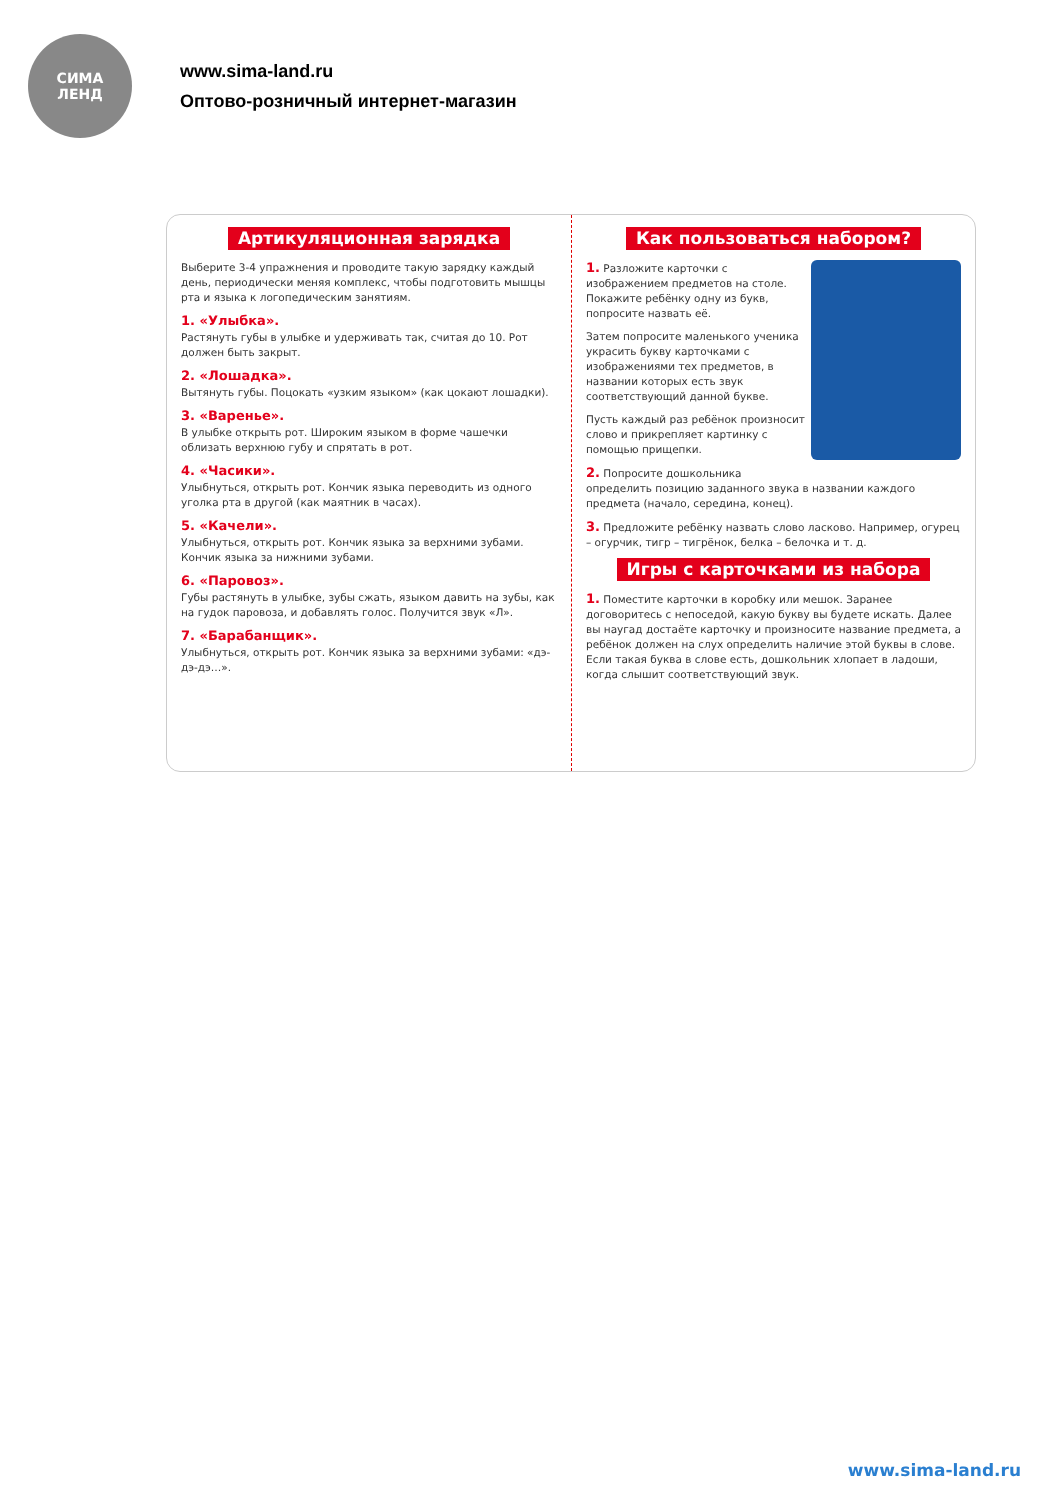СИМА
ЛЕНД
www.sima-land.ru
Оптово-розничный интернет-магазин
Артикуляционная зарядка
Выберите 3-4 упражнения и проводите такую зарядку каждый день, периодически меняя комплекс, чтобы подготовить мышцы рта и языка к логопедическим занятиям.
1. «Улыбка».
Растянуть губы в улыбке и удерживать так, считая до 10. Рот должен быть закрыт.
2. «Лошадка».
Вытянуть губы. Поцокать «узким языком» (как цокают лошадки).
3. «Варенье».
В улыбке открыть рот. Широким языком в форме чашечки облизать верхнюю губу и спрятать в рот.
4. «Часики».
Улыбнуться, открыть рот. Кончик языка переводить из одного уголка рта в другой (как маятник в часах).
5. «Качели».
Улыбнуться, открыть рот. Кончик языка за верхними зубами. Кончик языка за нижними зубами.
6. «Паровоз».
Губы растянуть в улыбке, зубы сжать, языком давить на зубы, как на гудок паровоза, и добавлять голос. Получится звук «Л».
7. «Барабанщик».
Улыбнуться, открыть рот. Кончик языка за верхними зубами: «дэ-дэ-дэ…».
Как пользоваться набором?
1. Разложите карточки с изображением предметов на столе. Покажите ребёнку одну из букв, попросите назвать её.
Затем попросите маленького ученика украсить букву карточками с изображениями тех предметов, в названии которых есть звук соответствующий данной букве.
Пусть каждый раз ребёнок произносит слово и прикрепляет картинку с помощью прищепки.
2. Попросите дошкольника определить позицию заданного звука в названии каждого предмета (начало, середина, конец).
3. Предложите ребёнку назвать слово ласково. Например, огурец – огурчик, тигр – тигрёнок, белка – белочка и т. д.
Игры с карточками из набора
1. Поместите карточки в коробку или мешок. Заранее договоритесь с непоседой, какую букву вы будете искать. Далее вы наугад достаёте карточку и произносите название предмета, а ребёнок должен на слух определить наличие этой буквы в слове.
Если такая буква в слове есть, дошкольник хлопает в ладоши, когда слышит соответствующий звук.
www.sima-land.ru